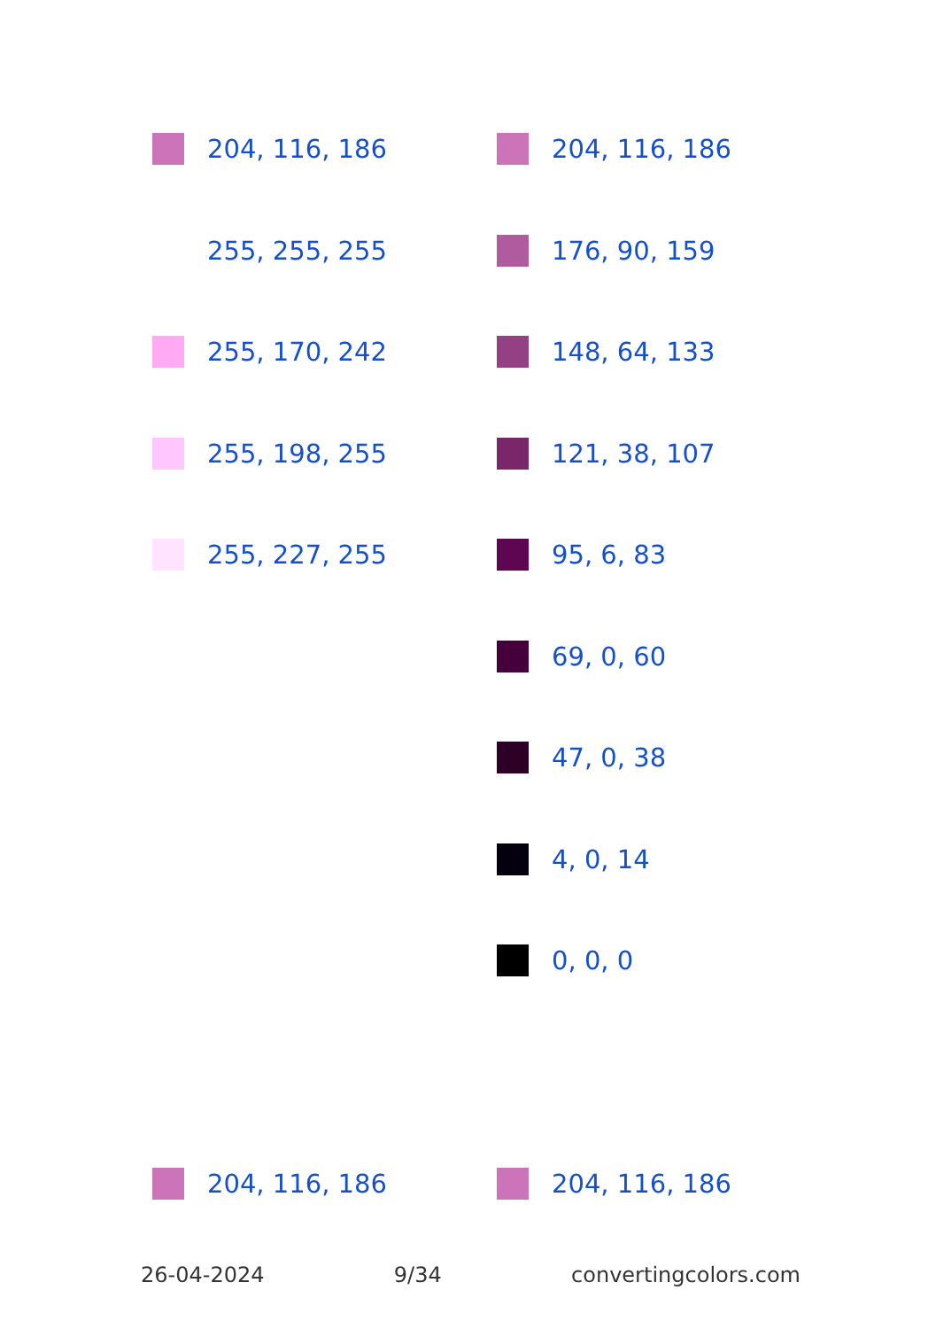204, 116, 186
255, 255, 255
255, 170, 242
255, 198, 255
255, 227, 255
204, 116, 186
176, 90, 159
148, 64, 133
121, 38, 107
95, 6, 83
69, 0, 60
47, 0, 38
4, 0, 14
0, 0, 0
204, 116, 186 204, 116, 186
26-04-2024 9/34 convertingcolors.com